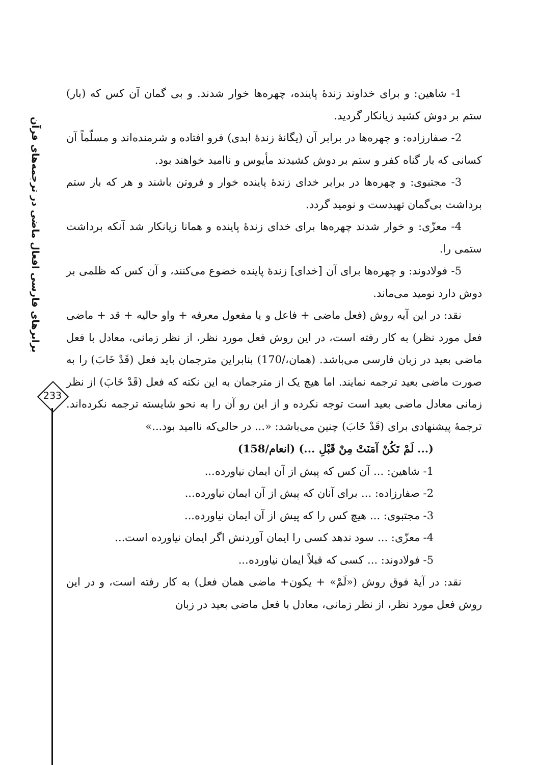برابرهای فارسی افعال ماضی در ترجمه‌های قرآن
233
1- شاهین: و برای خداوند زندهٔ پاینده، چهره‌ها خوار شدند. و بی گمان آن کس که (بار) ستم بر دوش کشید زیانکار گردید.
2- صفارزاده: و چهره‌ها در برابر آن (یگانهٔ زندهٔ ابدی) فرو افتاده و شرمنده‌اند و مسلّماً آن کسانی که بار گناه کفر و ستم بر دوش کشیدند مأیوس و ناامید خواهند بود.
3- مجتبوی: و چهره‌ها در برابر خدای زندهٔ پاینده خوار و فروتن باشند و هر که بار ستم برداشت بی‌گمان تهیدست و نومید گردد.
4- معزّی: و خوار شدند چهره‌ها برای خدای زندهٔ پاینده و همانا زیانکار شد آنکه برداشت ستمی را.
5- فولادوند: و چهره‌ها برای آن [خدای] زندهٔ پاینده خضوع می‌کنند، و آن کس که ظلمی بر دوش دارد نومید می‌ماند.
نقد: در این آیه روش (فعل ماضی + فاعل و یا مفعول معرفه + واو حالیه + قد + ماضی فعل مورد نظر) به کار رفته است، در این روش فعل مورد نظر، از نظر زمانی، معادل با فعل ماضی بعید در زبان فارسی می‌باشد. (همان،/170) بنابراین مترجمان باید فعل (قَدْ خَابَ) را به صورت ماضی بعید ترجمه نمایند. اما هیچ یک از مترجمان به این نکته که فعل (قَدْ خَابَ) از نظر زمانی معادل ماضی بعید است توجه نکرده و از این رو آن را به نحو شایسته ترجمه نکرده‌اند. ترجمهٔ پیشنهادی برای (قَدْ خَابَ) چنین می‌باشد: «... در حالی‌که ناامید بود...»
(... لَمْ تَكُنْ آمَنَتْ مِنْ قَبْلِ ...) (انعام/158)
1- شاهین: ... آن کس که پیش از آن ایمان نیاورده...
2- صفارزاده: ... برای آنان که پیش از آن ایمان نیاورده...
3- مجتبوی: ... هیچ کس را که پیش از آن ایمان نیاورده...
4- معزّی: ... سود ندهد کسی را ایمان آوردنش اگر ایمان نیاورده است...
5- فولادوند: ... کسی که قبلاً ایمان نیاورده...
نقد: در آیهٔ فوق روش («لَمْ» + یکون+ ماضی همان فعل) به کار رفته است، و در این روش فعل مورد نظر، از نظر زمانی، معادل با فعل ماضی بعید در زبان